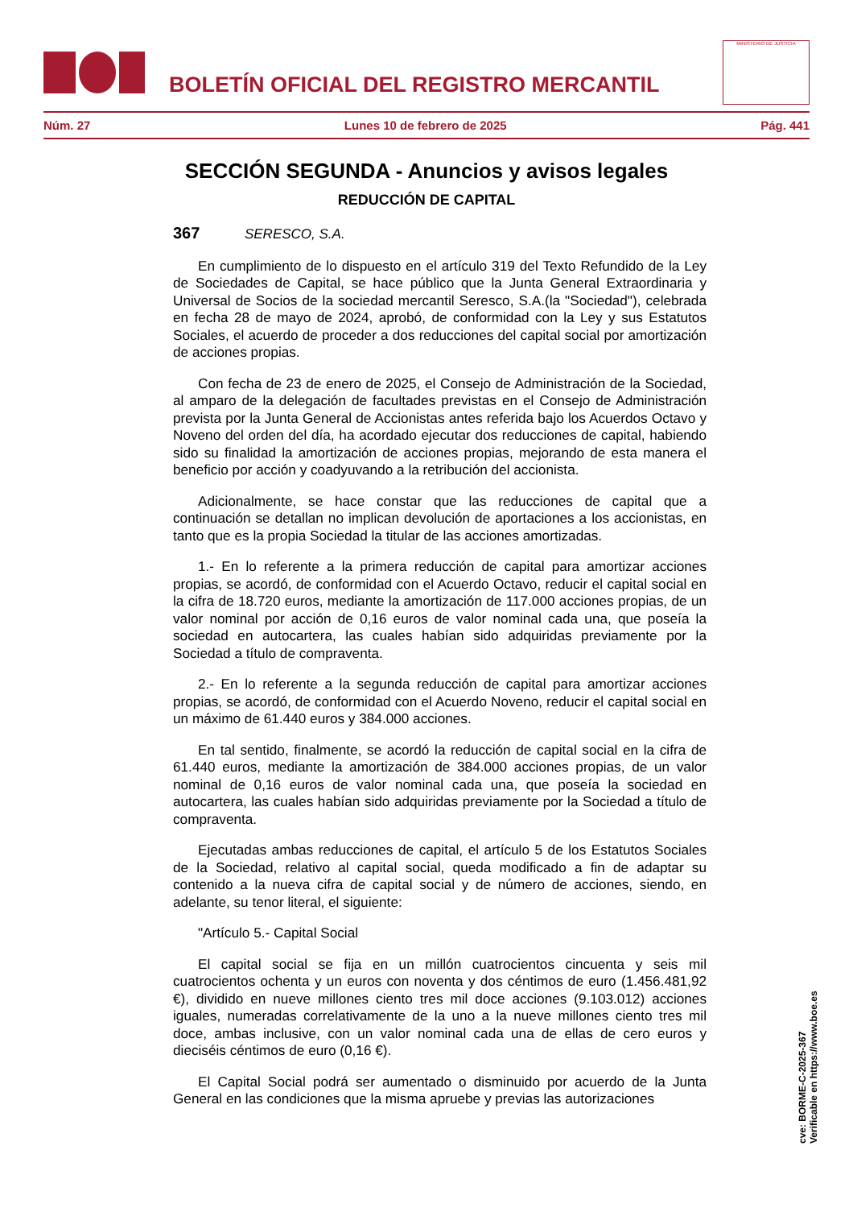BOLETÍN OFICIAL DEL REGISTRO MERCANTIL
MINISTERIO DE JUSTICIA
Núm. 27 Lunes 10 de febrero de 2025 Pág. 441
SECCIÓN SEGUNDA - Anuncios y avisos legales
REDUCCIÓN DE CAPITAL
367 SERESCO, S.A.
En cumplimiento de lo dispuesto en el artículo 319 del Texto Refundido de la Ley de Sociedades de Capital, se hace público que la Junta General Extraordinaria y Universal de Socios de la sociedad mercantil Seresco, S.A.(la "Sociedad"), celebrada en fecha 28 de mayo de 2024, aprobó, de conformidad con la Ley y sus Estatutos Sociales, el acuerdo de proceder a dos reducciones del capital social por amortización de acciones propias.
Con fecha de 23 de enero de 2025, el Consejo de Administración de la Sociedad, al amparo de la delegación de facultades previstas en el Consejo de Administración prevista por la Junta General de Accionistas antes referida bajo los Acuerdos Octavo y Noveno del orden del día, ha acordado ejecutar dos reducciones de capital, habiendo sido su finalidad la amortización de acciones propias, mejorando de esta manera el beneficio por acción y coadyuvando a la retribución del accionista.
Adicionalmente, se hace constar que las reducciones de capital que a continuación se detallan no implican devolución de aportaciones a los accionistas, en tanto que es la propia Sociedad la titular de las acciones amortizadas.
1.- En lo referente a la primera reducción de capital para amortizar acciones propias, se acordó, de conformidad con el Acuerdo Octavo, reducir el capital social en la cifra de 18.720 euros, mediante la amortización de 117.000 acciones propias, de un valor nominal por acción de 0,16 euros de valor nominal cada una, que poseía la sociedad en autocartera, las cuales habían sido adquiridas previamente por la Sociedad a título de compraventa.
2.- En lo referente a la segunda reducción de capital para amortizar acciones propias, se acordó, de conformidad con el Acuerdo Noveno, reducir el capital social en un máximo de 61.440 euros y 384.000 acciones.
En tal sentido, finalmente, se acordó la reducción de capital social en la cifra de 61.440 euros, mediante la amortización de 384.000 acciones propias, de un valor nominal de 0,16 euros de valor nominal cada una, que poseía la sociedad en autocartera, las cuales habían sido adquiridas previamente por la Sociedad a título de compraventa.
Ejecutadas ambas reducciones de capital, el artículo 5 de los Estatutos Sociales de la Sociedad, relativo al capital social, queda modificado a fin de adaptar su contenido a la nueva cifra de capital social y de número de acciones, siendo, en adelante, su tenor literal, el siguiente:
"Artículo 5.- Capital Social
El capital social se fija en un millón cuatrocientos cincuenta y seis mil cuatrocientos ochenta y un euros con noventa y dos céntimos de euro (1.456.481,92 €), dividido en nueve millones ciento tres mil doce acciones (9.103.012) acciones iguales, numeradas correlativamente de la uno a la nueve millones ciento tres mil doce, ambas inclusive, con un valor nominal cada una de ellas de cero euros y dieciséis céntimos de euro (0,16 €).
El Capital Social podrá ser aumentado o disminuido por acuerdo de la Junta General en las condiciones que la misma apruebe y previas las autorizaciones
cve: BORME-C-2025-367
Verificable en https://www.boe.es